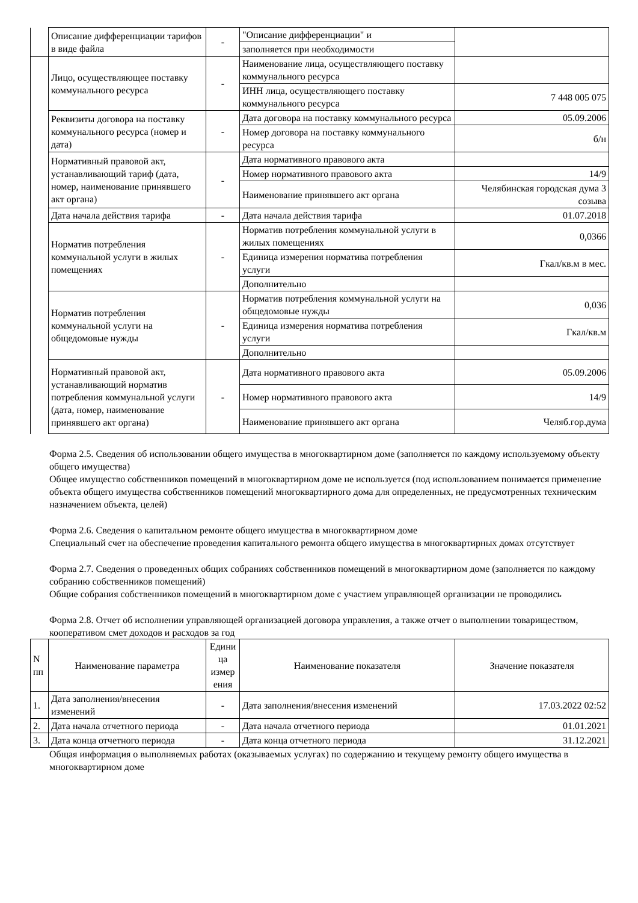| | Описание дифференциации тарифов в виде файла | - | "Описание дифференциации" и | |
| | | | заполняется при необходимости | |
| | Лицо, осуществляющее поставку коммунального ресурса | - | Наименование лица, осуществляющего поставку коммунального ресурса | |
| | | | ИНН лица, осуществляющего поставку коммунального ресурса | 7 448 005 075 |
| | Реквизиты договора на поставку коммунального ресурса (номер и дата) | - | Дата договора на поставку коммунального ресурса | 05.09.2006 |
| | | | Номер договора на поставку коммунального ресурса | б/н |
| | Нормативный правовой акт, устанавливающий тариф (дата, номер, наименование принявшего акт органа) | - | Дата нормативного правового акта | |
| | | | Номер нормативного правового акта | 14/9 |
| | | | Наименование принявшего акт органа | Челябинская городская дума 3 созыва |
| | Дата начала действия тарифа | - | Дата начала действия тарифа | 01.07.2018 |
| | Норматив потребления коммунальной услуги в жилых помещениях | - | Норматив потребления коммунальной услуги в жилых помещениях | 0,0366 |
| | | | Единица измерения норматива потребления услуги | Гкал/кв.м в мес. |
| | | | Дополнительно | |
| | Норматив потребления коммунальной услуги на общедомовые нужды | - | Норматив потребления коммунальной услуги на общедомовые нужды | 0,036 |
| | | | Единица измерения норматива потребления услуги | Гкал/кв.м |
| | | | Дополнительно | |
| | Нормативный правовой акт, устанавливающий норматив потребления коммунальной услуги (дата, номер, наименование принявшего акт органа) | - | Дата нормативного правового акта | 05.09.2006 |
| | | | Номер нормативного правового акта | 14/9 |
| | | | Наименование принявшего акт органа | Челяб.гор.дума |
Форма 2.5. Сведения об использовании общего имущества в многоквартирном доме (заполняется по каждому используемому объекту общего имущества)
Общее имущество собственников помещений в многоквартирном доме не используется (под использованием понимается применение объекта общего имущества собственников помещений многоквартирного дома для определенных, не предусмотренных техническим назначением объекта, целей)
Форма 2.6. Сведения о капитальном ремонте общего имущества в многоквартирном доме
Специальный счет на обеспечение проведения капитального ремонта общего имущества в многоквартирных домах отсутствует
Форма 2.7. Сведения о проведенных общих собраниях собственников помещений в многоквартирном доме (заполняется по каждому собранию собственников помещений)
Общие собрания собственников помещений в многоквартирном доме с участием управляющей организации не проводились
Форма 2.8. Отчет об исполнении управляющей организацией договора управления, а также отчет о выполнении товариществом, кооперативом смет доходов и расходов за год
| N пп | Наименование параметра | Едини ца измер ения | Наименование показателя | Значение показателя |
| --- | --- | --- | --- | --- |
| 1. | Дата заполнения/внесения изменений | - | Дата заполнения/внесения изменений | 17.03.2022 02:52 |
| 2. | Дата начала отчетного периода | - | Дата начала отчетного периода | 01.01.2021 |
| 3. | Дата конца отчетного периода | - | Дата конца отчетного периода | 31.12.2021 |
Общая информация о выполняемых работах (оказываемых услугах) по содержанию и текущему ремонту общего имущества в многоквартирном доме